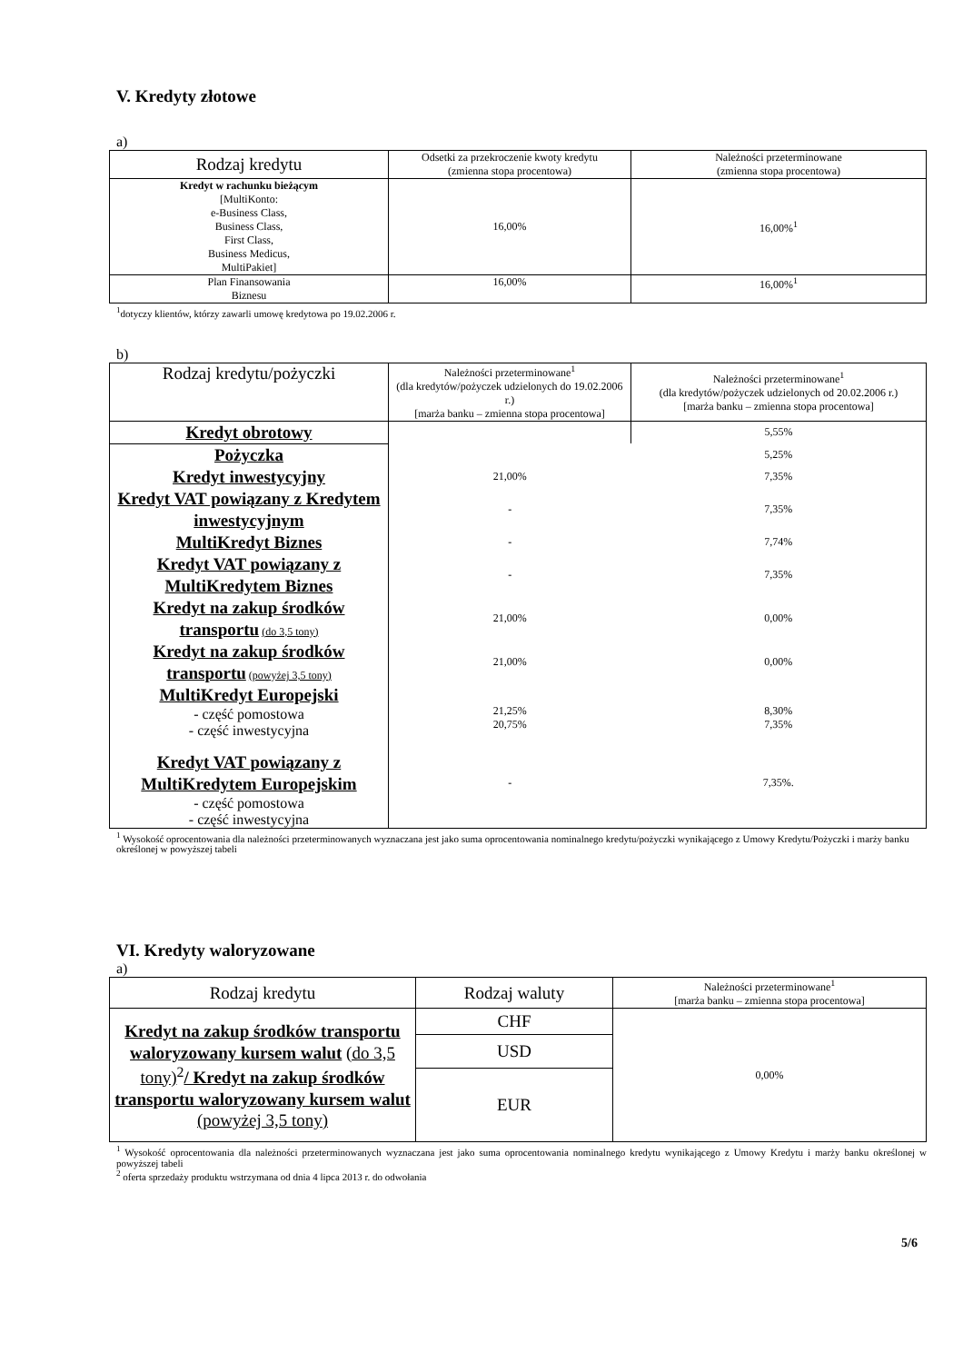V. Kredyty złotowe
a)
| Rodzaj kredytu | Odsetki za przekroczenie kwoty kredytu (zmienna stopa procentowa) | Należności przeterminowane (zmienna stopa procentowa) |
| --- | --- | --- |
| Kredyt w rachunku bieżącym [MultiKonto: e-Business Class, Business Class, First Class, Business Medicus, MultiPakiet] | 16,00% | 16,00%<sup>1</sup> |
| Plan Finansowania Biznesu | 16,00% | 16,00%<sup>1</sup> |
<sup>1</sup> dotyczy klientów, którzy zawarli umowę kredytowa po 19.02.2006 r.
b)
| Rodzaj kredytu/pożyczki | Należności przeterminowane<sup>1</sup> (dla kredytów/pożyczek udzielonych do 19.02.2006 r.) [marża banku – zmienna stopa procentowa] | Należności przeterminowane<sup>1</sup> (dla kredytów/pożyczek udzielonych od 20.02.2006 r.) [marża banku – zmienna stopa procentowa] |
| --- | --- | --- |
| Kredyt obrotowy | | 5,55% |
| Pożyczka | | 5,25% |
| Kredyt inwestycyjny | 21,00% | 7,35% |
| Kredyt VAT powiązany z Kredytem inwestycyjnym | - | 7,35% |
| MultiKredyt Biznes | - | 7,74% |
| Kredyt VAT powiązany z MultiKredytem Biznes | - | 7,35% |
| Kredyt na zakup środków transportu (do 3,5 tony) | 21,00% | 0,00% |
| Kredyt na zakup środków transportu (powyżej 3,5 tony) | 21,00% | 0,00% |
| MultiKredyt Europejski - część pomostowa - część inwestycyjna | 21,25% 20,75% | 8,30% 7,35% |
| Kredyt VAT powiązany z MultiKredytem Europejskim - część pomostowa - część inwestycyjna | - | 7,35%. |
<sup>1</sup> Wysokość oprocentowania dla należności przeterminowanych wyznaczana jest jako suma oprocentowania nominalnego kredytu/pożyczki wynikającego z Umowy Kredytu/Pożyczki i marży banku określonej w powyższej tabeli
VI. Kredyty waloryzowane
a)
| Rodzaj kredytu | Rodzaj waluty | Należności przeterminowane<sup>1</sup> [marża banku – zmienna stopa procentowa] |
| --- | --- | --- |
| Kredyt na zakup środków transportu waloryzowany kursem walut (do 3,5 tony)<sup>2</sup> / Kredyt na zakup środków transportu waloryzowany kursem walut (powyżej 3,5 tony) | CHF | 0,00% |
| | USD | |
| | EUR | |
<sup>1</sup> Wysokość oprocentowania dla należności przeterminowanych wyznaczana jest jako suma oprocentowania nominalnego kredytu wynikającego z Umowy Kredytu i marży banku określonej w powyższej tabeli
<sup>2</sup> oferta sprzedaży produktu wstrzymana od dnia 4 lipca 2013 r. do odwołania
5/6